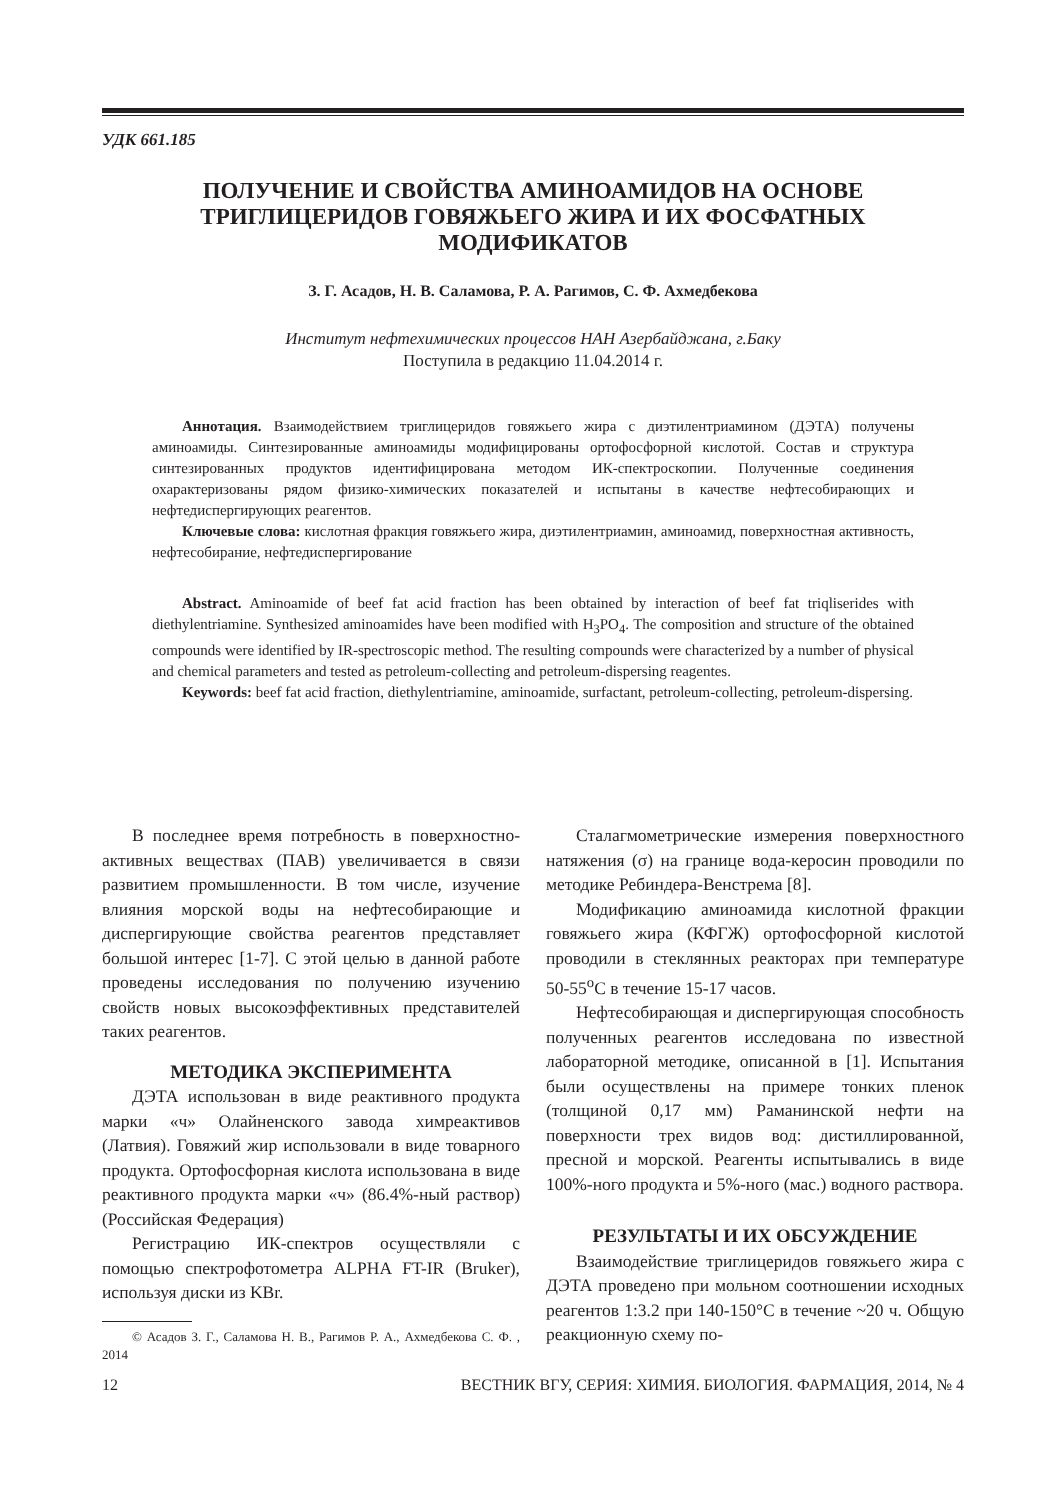УДК 661.185
ПОЛУЧЕНИЕ И СВОЙСТВА АМИНОАМИДОВ НА ОСНОВЕ
ТРИГЛИЦЕРИДОВ ГОВЯЖЬЕГО ЖИРА И ИХ ФОСФАТНЫХ
МОДИФИКАТОВ
З. Г. Асадов, Н. В. Саламова, Р. А. Рагимов, С. Ф. Ахмедбекова
Институт нефтехимических процессов НАН Азербайджана, г.Баку
Поступила в редакцию 11.04.2014 г.
Аннотация. Взаимодействием триглицеридов говяжьего жира с диэтилентриамином (ДЭТА) получены аминоамиды. Синтезированные аминоамиды модифицированы ортофосфорной кислотой. Состав и структура синтезированных продуктов идентифицирована методом ИК-спектроскопии. Полученные соединения охарактеризованы рядом физико-химических показателей и испытаны в качестве нефтесобирающих и нефтедиспергирующих реагентов.
Ключевые слова: кислотная фракция говяжьего жира, диэтилентриамин, аминоамид, поверхностная активность, нефтесобирание, нефтедиспергирование
Abstract. Aminoamide of beef fat acid fraction has been obtained by interaction of beef fat triqliserides with diethylentriamine. Synthesized aminoamides have been modified with H<sub>3</sub>PO<sub>4</sub>. The composition and structure of the obtained compounds were identified by IR-spectroscopic method. The resulting compounds were characterized by a number of physical and chemical parameters and tested as petroleum-collecting and petroleum-dispersing reagentes.
Keywords: beef fat acid fraction, diethylentriamine, aminoamide, surfactant, petroleum-collecting, petroleum-dispersing.
В последнее время потребность в поверхностно-активных веществах (ПАВ) увеличивается в связи развитием промышленности. В том числе, изучение влияния морской воды на нефтесобирающие и диспергирующие свойства реагентов представляет большой интерес [1-7]. С этой целью в данной работе проведены исследования по получению изучению свойств новых высокоэффективных представителей таких реагентов.
МЕТОДИКА ЭКСПЕРИМЕНТА
ДЭТА использован в виде реактивного продукта марки «ч» Олайненского завода химреактивов (Латвия). Говяжий жир использовали в виде товарного продукта. Ортофосфорная кислота использована в виде реактивного продукта марки «ч» (86.4%-ный раствор) (Российская Федерация)
Регистрацию ИК-спектров осуществляли с помощью спектрофотометра ALPHA FT-IR (Bruker), используя диски из KBr.
© Асадов З. Г., Саламова Н. В., Рагимов Р. А., Ахмедбекова С. Ф. , 2014
Сталагмометрические измерения поверхностного натяжения (σ) на границе вода-керосин проводили по методике Ребиндера-Венстрема [8].
Модификацию аминоамида кислотной фракции говяжьего жира (КФГЖ) ортофосфорной кислотой проводили в стеклянных реакторах при температуре 50-55<sup>о</sup>С в течение 15-17 часов.
Нефтесобирающая и диспергирующая способность полученных реагентов исследована по известной лабораторной методике, описанной в [1]. Испытания были осуществлены на примере тонких пленок (толщиной 0,17 мм) Раманинской нефти на поверхности трех видов вод: дистиллированной, пресной и морской. Реагенты испытывались в виде 100%-ного продукта и 5%-ного (мас.) водного раствора.
РЕЗУЛЬТАТЫ И ИХ ОБСУЖДЕНИЕ
Взаимодействие триглицеридов говяжьего жира с ДЭТА проведено при мольном соотношении исходных реагентов 1:3.2 при 140-150°С в течение ~20 ч. Общую реакционную схему по-
12 ВЕСТНИК ВГУ, СЕРИЯ: ХИМИЯ. БИОЛОГИЯ. ФАРМАЦИЯ, 2014, № 4